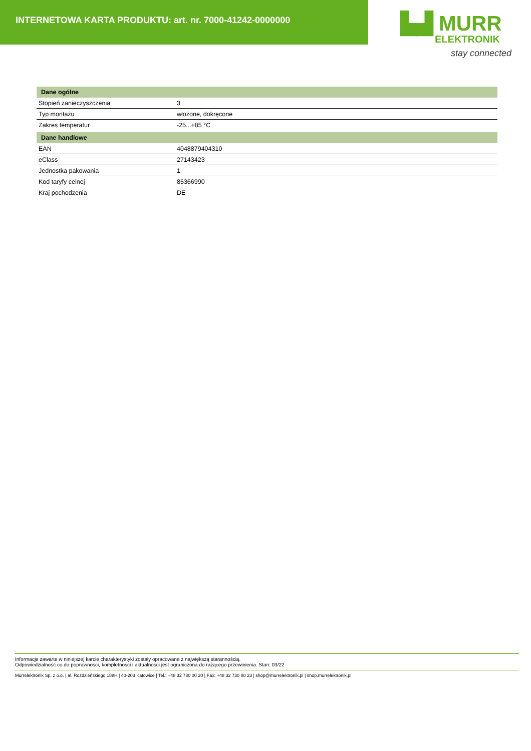INTERNETOWA KARTA PRODUKTU: art. nr. 7000-41242-0000000
▙▟ MURR
ELEKTRONIK
stay connected
| Dane ogólne | |
| --- | --- |
| Stopień zanieczyszczenia | 3 |
| Typ montażu | włożone, dokręcone |
| Zakres temperatur | -25...+85 °C |
| Dane handlowe | |
| EAN | 4048879404310 |
| eClass | 27143423 |
| Jednostka pakowania | 1 |
| Kod taryfy celnej | 85366990 |
| Kraj pochodzenia | DE |
Informacje zawarte w niniejszej karcie charakterystyki zostały opracowane z największą starannością.
Odpowiedzialność co do poprawności, kompletności i aktualności jest ograniczona do rażącego przewinienia. Stan: 03/22
Murrelektronik Sp. z o.o. | al. Roździeńskiego 188H | 40-203 Katowice | Tel.: +48 32 730 00 20 | Fax: +48 32 730 00 23 | shop@murrelektronik.pl | shop.murrelektronik.pl